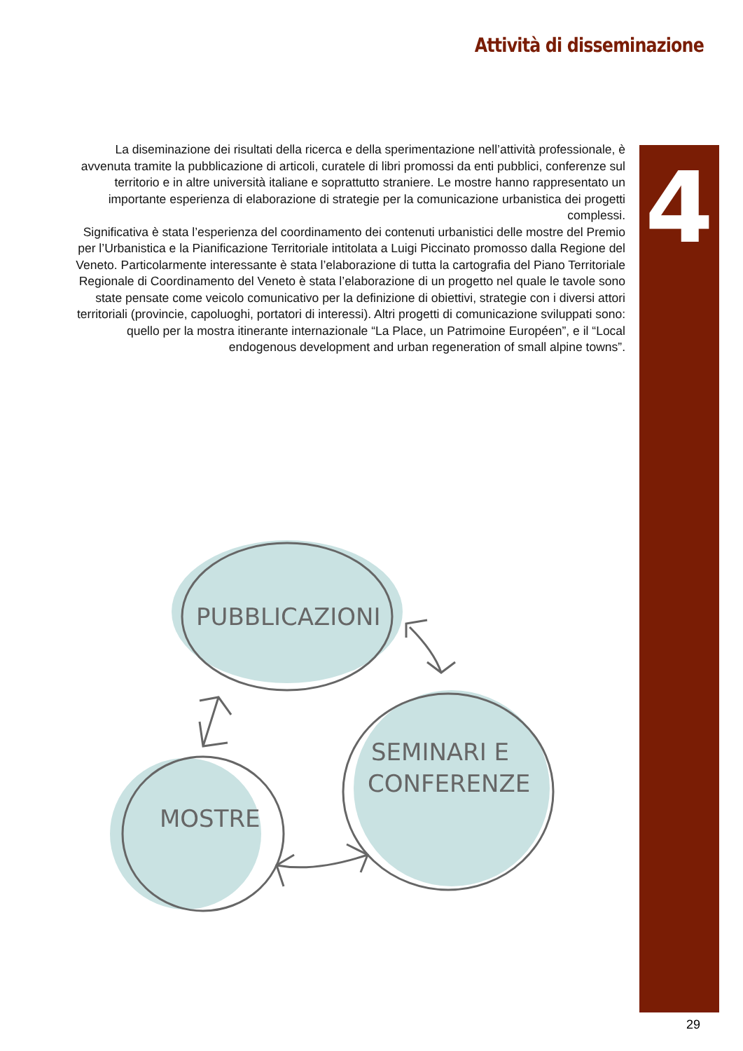Attività di disseminazione
4
La diseminazione dei risultati della ricerca e della sperimentazione nell’attività professionale, è avvenuta tramite la pubblicazione di articoli, curatele di libri promossi da enti pubblici, conferenze sul territorio e in altre università italiane e soprattutto straniere. Le mostre hanno rappresentato un importante esperienza di elaborazione di strategie per la comunicazione urbanistica dei progetti complessi.
Significativa è stata l’esperienza del coordinamento dei contenuti urbanistici delle mostre del Premio per l’Urbanistica e la Pianificazione Territoriale intitolata a Luigi Piccinato promosso dalla Regione del Veneto. Particolarmente interessante è stata l’elaborazione di tutta la cartografia del Piano Territoriale Regionale di Coordinamento del Veneto è stata l’elaborazione di un progetto nel quale le tavole sono state pensate come veicolo comunicativo per la definizione di obiettivi, strategie con i diversi attori territoriali (provincie, capoluoghi, portatori di interessi). Altri progetti di comunicazione sviluppati sono: quello per la mostra itinerante internazionale “La Place, un Patrimoine Européen”, e il “Local endogenous development and urban regeneration of small alpine towns”.
PUBBLICAZIONI
SEMINARI E
CONFERENZE
MOSTRE
29